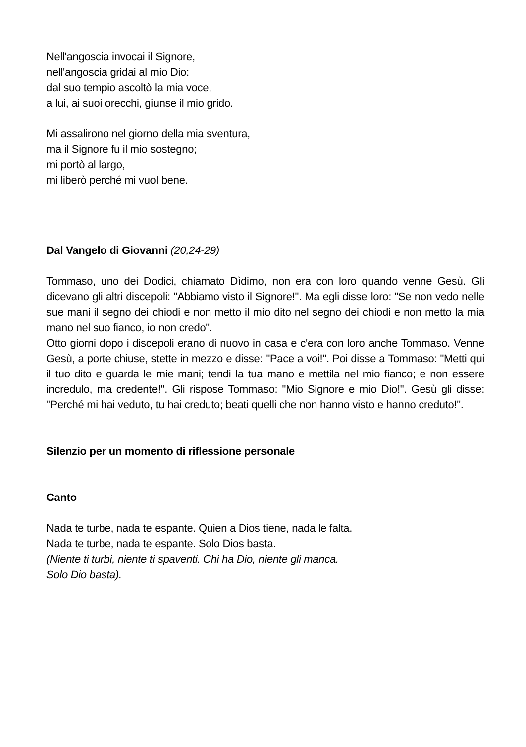Nell'angoscia invocai il Signore,
nell'angoscia gridai al mio Dio:
dal suo tempio ascoltò la mia voce,
a lui, ai suoi orecchi, giunse il mio grido.
Mi assalirono nel giorno della mia sventura,
ma il Signore fu il mio sostegno;
mi portò al largo,
mi liberò perché mi vuol bene.
Dal Vangelo di Giovanni (20,24-29)
Tommaso, uno dei Dodici, chiamato Dìdimo, non era con loro quando venne Gesù. Gli dicevano gli altri discepoli: "Abbiamo visto il Signore!". Ma egli disse loro: "Se non vedo nelle sue mani il segno dei chiodi e non metto il mio dito nel segno dei chiodi e non metto la mia mano nel suo fianco, io non credo".
Otto giorni dopo i discepoli erano di nuovo in casa e c'era con loro anche Tommaso. Venne Gesù, a porte chiuse, stette in mezzo e disse: "Pace a voi!". Poi disse a Tommaso: "Metti qui il tuo dito e guarda le mie mani; tendi la tua mano e mettila nel mio fianco; e non essere incredulo, ma credente!". Gli rispose Tommaso: "Mio Signore e mio Dio!". Gesù gli disse: "Perché mi hai veduto, tu hai creduto; beati quelli che non hanno visto e hanno creduto!".
Silenzio per un momento di riflessione personale
Canto
Nada te turbe, nada te espante. Quien a Dios tiene, nada le falta.
Nada te turbe, nada te espante. Solo Dios basta.
(Niente ti turbi, niente ti spaventi. Chi ha Dio, niente gli manca.
Solo Dio basta).